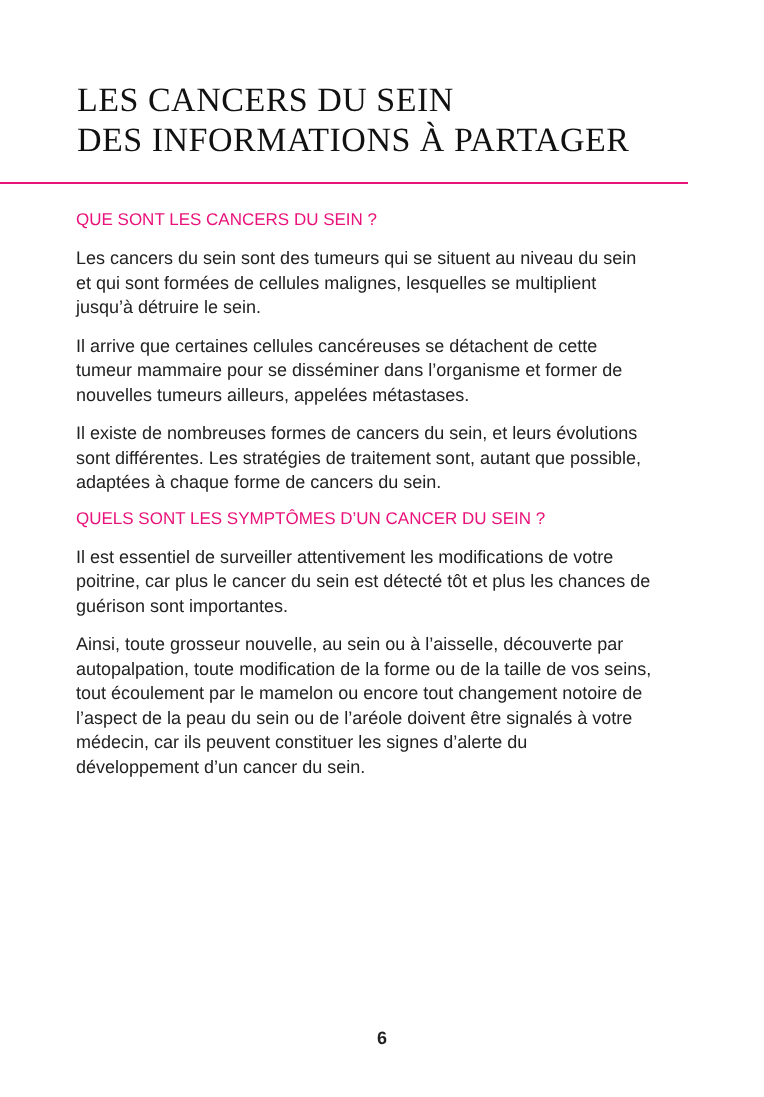LES CANCERS DU SEIN
DES INFORMATIONS À PARTAGER
QUE SONT LES CANCERS DU SEIN ?
Les cancers du sein sont des tumeurs qui se situent au niveau du sein et qui sont formées de cellules malignes, lesquelles se multiplient jusqu’à détruire le sein.
Il arrive que certaines cellules cancéreuses se détachent de cette tumeur mammaire pour se disséminer dans l’organisme et former de nouvelles tumeurs ailleurs, appelées métastases.
Il existe de nombreuses formes de cancers du sein, et leurs évolutions sont différentes. Les stratégies de traitement sont, autant que possible, adaptées à chaque forme de cancers du sein.
QUELS SONT LES SYMPTÔMES D’UN CANCER DU SEIN ?
Il est essentiel de surveiller attentivement les modifications de votre poitrine, car plus le cancer du sein est détecté tôt et plus les chances de guérison sont importantes.
Ainsi, toute grosseur nouvelle, au sein ou à l’aisselle, découverte par autopalpation, toute modification de la forme ou de la taille de vos seins, tout écoulement par le mamelon ou encore tout changement notoire de l’aspect de la peau du sein ou de l’aréole doivent être signalés à votre médecin, car ils peuvent constituer les signes d’alerte du développement d’un cancer du sein.
6